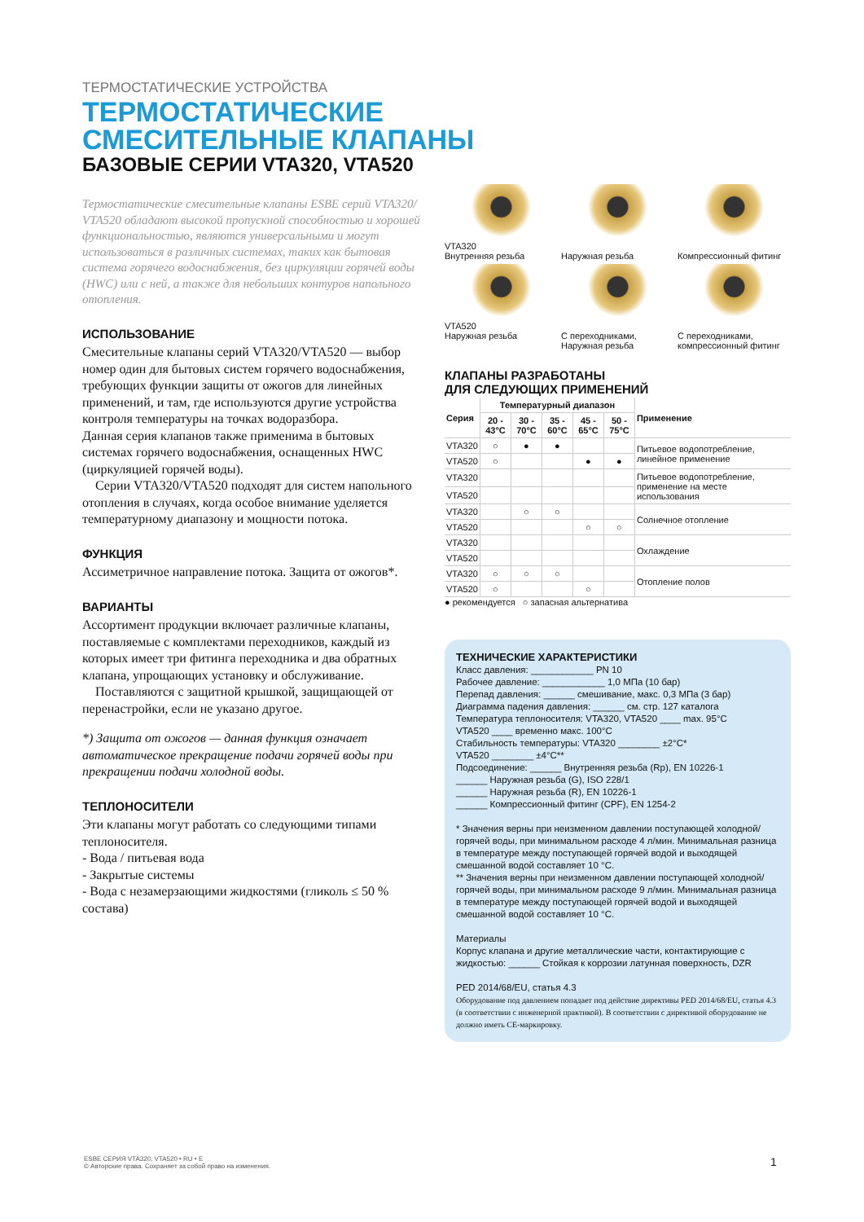ТЕРМОСТАТИЧЕСКИЕ УСТРОЙСТВА
ТЕРМОСТАТИЧЕСКИЕ
СМЕСИТЕЛЬНЫЕ КЛАПАНЫ
БАЗОВЫЕ СЕРИИ VTA320, VTA520
Термостатические смесительные клапаны ESBE серий VTA320/ VTA520 обладают высокой пропускной способностью и хорошей функциональностью, являются универсальными и могут использоваться в различных системах, таких как бытовая система горячего водоснабжения, без циркуляции горячей воды (HWC) или с ней, а также для небольших контуров напольного отопления.
ИСПОЛЬЗОВАНИЕ
Смесительные клапаны серий VTA320/VTA520 — выбор номер один для бытовых систем горячего водоснабжения, требующих функции защиты от ожогов для линейных применений, и там, где используются другие устройства контроля температуры на точках водоразбора.
Данная серия клапанов также применима в бытовых системах горячего водоснабжения, оснащенных HWC (циркуляцией горячей воды).
Серии VTA320/VTA520 подходят для систем напольного отопления в случаях, когда особое внимание уделяется температурному диапазону и мощности потока.
ФУНКЦИЯ
Ассиметричное направление потока. Защита от ожогов*.
ВАРИАНТЫ
Ассортимент продукции включает различные клапаны, поставляемые с комплектами переходников, каждый из которых имеет три фитинга переходника и два обратных клапана, упрощающих установку и обслуживание.
Поставляются с защитной крышкой, защищающей от перенастройки, если не указано другое.
*) Защита от ожогов — данная функция означает автоматическое прекращение подачи горячей воды при прекращении подачи холодной воды.
ТЕПЛОНОСИТЕЛИ
Эти клапаны могут работать со следующими типами теплоносителя.
- Вода / питьевая вода
- Закрытые системы
- Вода с незамерзающими жидкостями (гликоль ≤ 50 % состава)
VTA320
Внутренняя резьба
Наружная резьба
Компрессионный фитинг
VTA520
Наружная резьба
С переходниками, Наружная резьба
С переходниками, компрессионный фитинг
КЛАПАНЫ РАЗРАБОТАНЫ
ДЛЯ СЛЕДУЮЩИХ ПРИМЕНЕНИЙ
| Серия | Температурный диапазон | | | | | Применение |
| --- | --- | --- | --- | --- | --- | --- |
| | 20 - 43°C | 30 - 70°C | 35 - 60°C | 45 - 65°C | 50 - 75°C | |
| VTA320 | ○ | ● | ● | | | Питьевое водопотребление, линейное применение |
| VTA520 | ○ | | | ● | ● | |
| VTA320 | | | | | | Питьевое водопотребление, применение на месте использования |
| VTA520 | | | | | | |
| VTA320 | | ○ | ○ | | | Солнечное отопление |
| VTA520 | | | | ○ | ○ | |
| VTA320 | | | | | | Охлаждение |
| VTA520 | | | | | | |
| VTA320 | ○ | ○ | ○ | | | Отопление полов |
| VTA520 | ○ | | | ○ | | |
● рекомендуется ○ запасная альтернатива
ТЕХНИЧЕСКИЕ ХАРАКТЕРИСТИКИ
Класс давления: ____________ PN 10
Рабочее давление: ____________ 1,0 МПа (10 бар)
Перепад давления: ______ смешивание, макс. 0,3 МПа (3 бар)
Диаграмма падения давления: ______ см. стр. 127 каталога
Температура теплоносителя: VTA320, VTA520 ____ max. 95°C
VTA520 ____ временно макс. 100°C
Стабильность температуры: VTA320 ________ ±2°C*
VTA520 ________ ±4°C**
Подсоединение: ______ Внутренняя резьба (Rp), EN 10226-1
______ Наружная резьба (G), ISO 228/1
______ Наружная резьба (R), EN 10226-1
______ Компрессионный фитинг (CPF), EN 1254-2
* Значения верны при неизменном давлении поступающей холодной/ горячей воды, при минимальном расходе 4 л/мин. Минимальная разница в температуре между поступающей горячей водой и выходящей смешанной водой составляет 10 °C.
** Значения верны при неизменном давлении поступающей холодной/горячей воды, при минимальном расходе 9 л/мин. Минимальная разница в температуре между поступающей горячей водой и выходящей смешанной водой составляет 10 °C.
Материалы
Корпус клапана и другие металлические части, контактирующие с жидкостью: ______ Стойкая к коррозии латунная поверхность, DZR
PED 2014/68/EU, статья 4.3
Оборудование под давлением попадает под действие директивы PED 2014/68/EU, статья 4.3 (в соответствии с инженерной практикой). В соответствии с директивой оборудование не должно иметь CE-маркировку.
ESBE СЕРИЯ VTA320, VTA520 • RU • E
© Авторские права. Сохраняет за собой право на изменения.
1